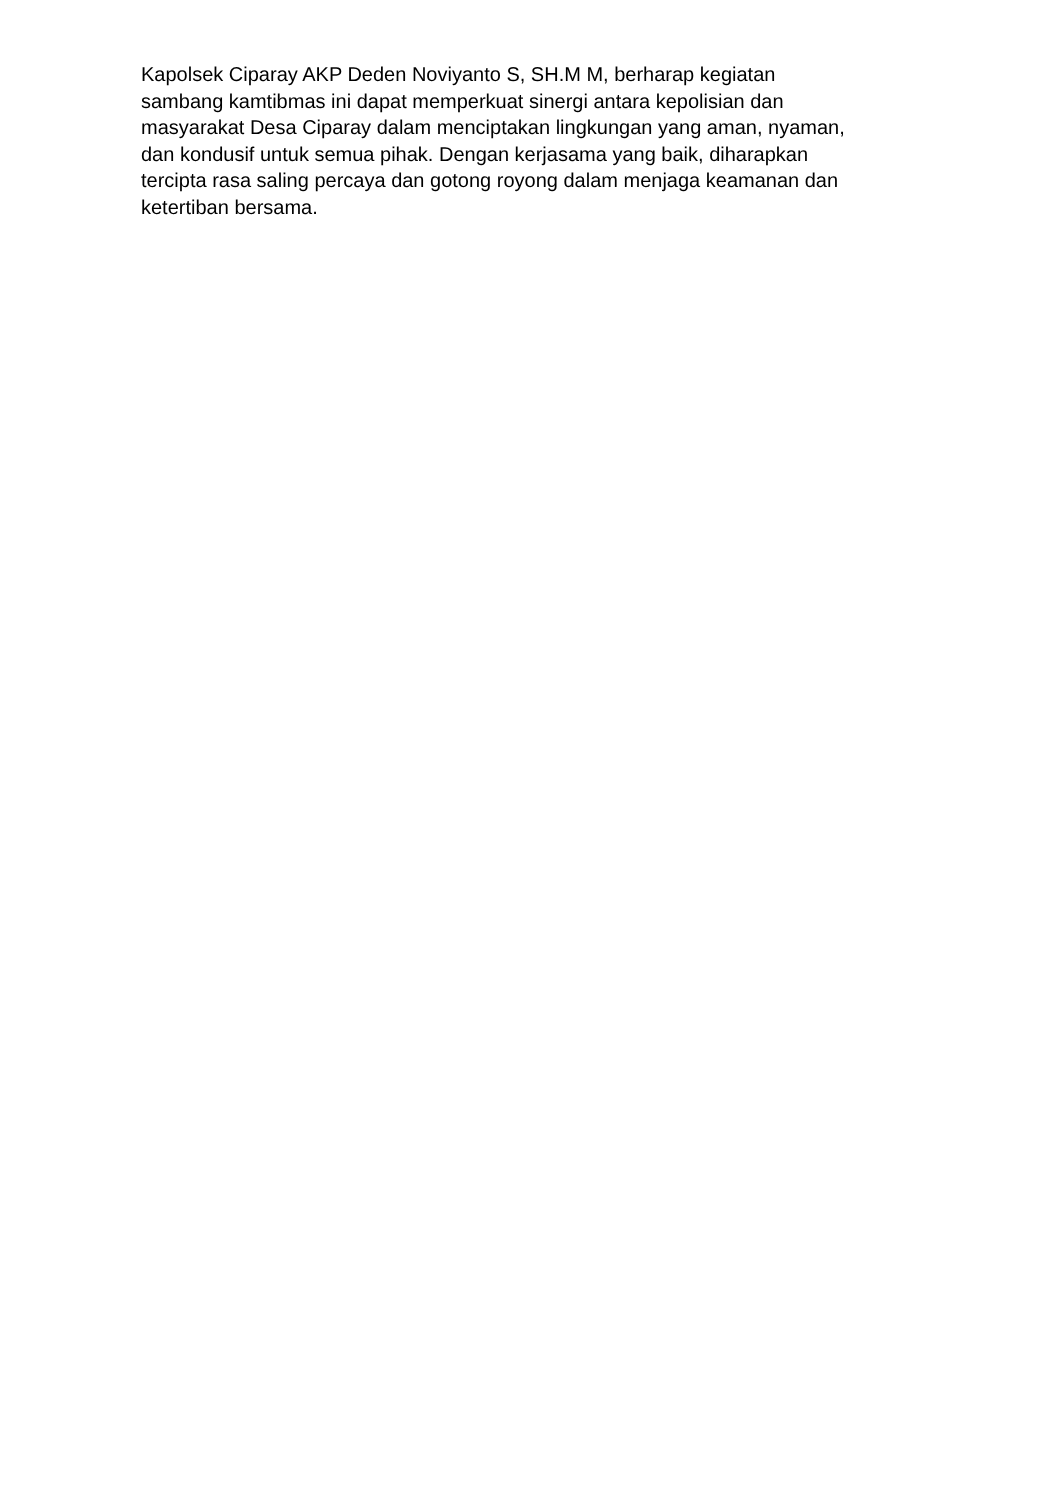Kapolsek Ciparay AKP Deden Noviyanto S, SH.M M, berharap kegiatan
sambang kamtibmas ini dapat memperkuat sinergi antara kepolisian dan
masyarakat Desa Ciparay dalam menciptakan lingkungan yang aman, nyaman,
dan kondusif untuk semua pihak. Dengan kerjasama yang baik, diharapkan
tercipta rasa saling percaya dan gotong royong dalam menjaga keamanan dan
ketertiban bersama.